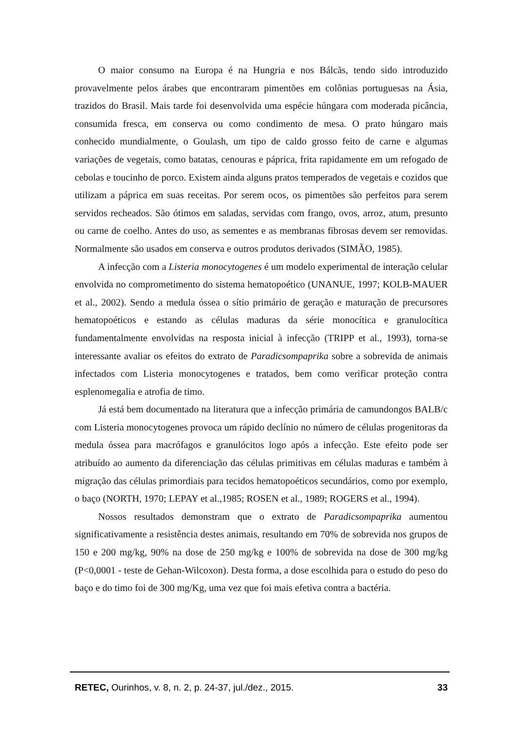O maior consumo na Europa é na Hungria e nos Bálcãs, tendo sido introduzido provavelmente pelos árabes que encontraram pimentões em colônias portuguesas na Ásia, trazidos do Brasil. Mais tarde foi desenvolvida uma espécie húngara com moderada picância, consumida fresca, em conserva ou como condimento de mesa. O prato húngaro mais conhecido mundialmente, o Goulash, um tipo de caldo grosso feito de carne e algumas variações de vegetais, como batatas, cenouras e páprica, frita rapidamente em um refogado de cebolas e toucinho de porco. Existem ainda alguns pratos temperados de vegetais e cozidos que utilizam a páprica em suas receitas. Por serem ocos, os pimentões são perfeitos para serem servidos recheados. São ótimos em saladas, servidas com frango, ovos, arroz, atum, presunto ou carne de coelho. Antes do uso, as sementes e as membranas fibrosas devem ser removidas. Normalmente são usados em conserva e outros produtos derivados (SIMÃO, 1985).
A infecção com a Listeria monocytogenes é um modelo experimental de interação celular envolvida no comprometimento do sistema hematopoético (UNANUE, 1997; KOLB-MAUER et al., 2002). Sendo a medula óssea o sítio primário de geração e maturação de precursores hematopoéticos e estando as células maduras da série monocítica e granulocítica fundamentalmente envolvidas na resposta inicial à infecção (TRIPP et al., 1993), torna-se interessante avaliar os efeitos do extrato de Paradicsompaprika sobre a sobrevida de animais infectados com Listeria monocytogenes e tratados, bem como verificar proteção contra esplenomegalia e atrofia de timo.
Já está bem documentado na literatura que a infecção primária de camundongos BALB/c com Listeria monocytogenes provoca um rápido declínio no número de células progenitoras da medula óssea para macrófagos e granulócitos logo após a infecção. Este efeito pode ser atribuído ao aumento da diferenciação das células primitivas em células maduras e também à migração das células primordiais para tecidos hematopoéticos secundários, como por exemplo, o baço (NORTH, 1970; LEPAY et al.,1985; ROSEN et al., 1989; ROGERS et al., 1994).
Nossos resultados demonstram que o extrato de Paradicsompaprika aumentou significativamente a resistência destes animais, resultando em 70% de sobrevida nos grupos de 150 e 200 mg/kg, 90% na dose de 250 mg/kg e 100% de sobrevida na dose de 300 mg/kg (P<0,0001 - teste de Gehan-Wilcoxon). Desta forma, a dose escolhida para o estudo do peso do baço e do timo foi de 300 mg/Kg, uma vez que foi mais efetiva contra a bactéria.
RETEC, Ourinhos, v. 8, n. 2, p. 24-37, jul./dez., 2015. 33